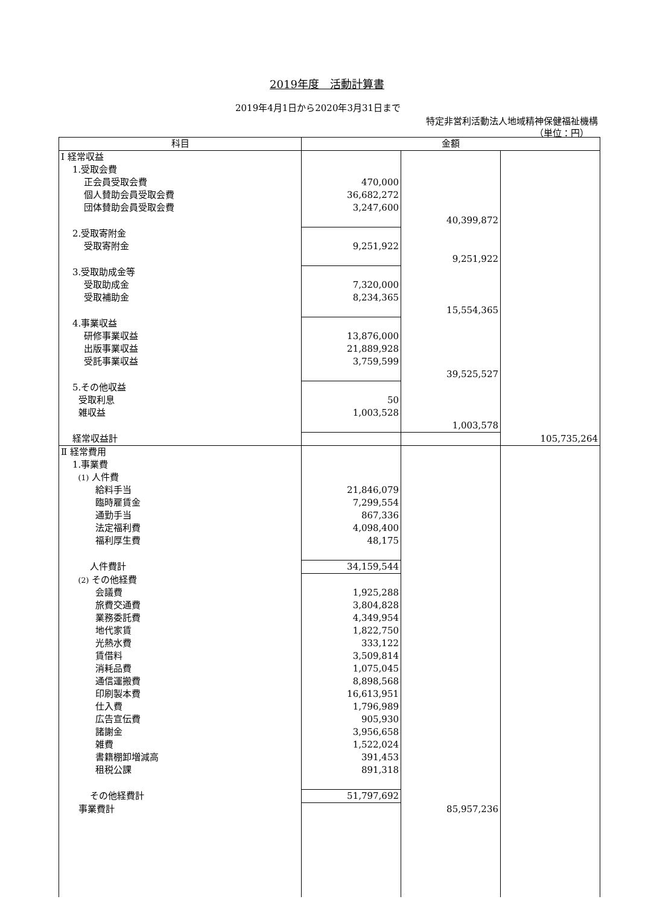2019年度　活動計算書
2019年4月1日から2020年3月31日まで
特定非営利活動法人地域精神保健福祉機構
（単位：円）
| 科目 | 金額 | | |
| --- | --- | --- | --- |
| Ⅰ 経常収益 | | | |
| 1.受取会費 | | | |
| 正会員受取会費 | 470,000 | | |
| 個人賛助会員受取会費 | 36,682,272 | | |
| 団体賛助会員受取会費 | 3,247,600 | | |
| | | 40,399,872 | |
| 2.受取寄附金 | | | |
| 受取寄附金 | 9,251,922 | | |
| | | 9,251,922 | |
| 3.受取助成金等 | | | |
| 受取助成金 | 7,320,000 | | |
| 受取補助金 | 8,234,365 | | |
| | | 15,554,365 | |
| 4.事業収益 | | | |
| 研修事業収益 | 13,876,000 | | |
| 出版事業収益 | 21,889,928 | | |
| 受託事業収益 | 3,759,599 | | |
| | | 39,525,527 | |
| 5.その他収益 | | | |
| 受取利息 | 50 | | |
| 雑収益 | 1,003,528 | | |
| | | 1,003,578 | |
| 経常収益計 | | | 105,735,264 |
| Ⅱ 経常費用 | | | |
| 1.事業費 | | | |
| (1) 人件費 | | | |
| 給料手当 | 21,846,079 | | |
| 臨時雇賃金 | 7,299,554 | | |
| 通勤手当 | 867,336 | | |
| 法定福利費 | 4,098,400 | | |
| 福利厚生費 | 48,175 | | |
| 人件費計 | 34,159,544 | | |
| (2) その他経費 | | | |
| 会議費 | 1,925,288 | | |
| 旅費交通費 | 3,804,828 | | |
| 業務委託費 | 4,349,954 | | |
| 地代家賃 | 1,822,750 | | |
| 光熱水費 | 333,122 | | |
| 賃借料 | 3,509,814 | | |
| 消耗品費 | 1,075,045 | | |
| 通信運搬費 | 8,898,568 | | |
| 印刷製本費 | 16,613,951 | | |
| 仕入費 | 1,796,989 | | |
| 広告宣伝費 | 905,930 | | |
| 諸謝金 | 3,956,658 | | |
| 雑費 | 1,522,024 | | |
| 書籍棚卸増減高 | 391,453 | | |
| 租税公課 | 891,318 | | |
| その他経費計 | 51,797,692 | | |
| 事業費計 | | 85,957,236 | |